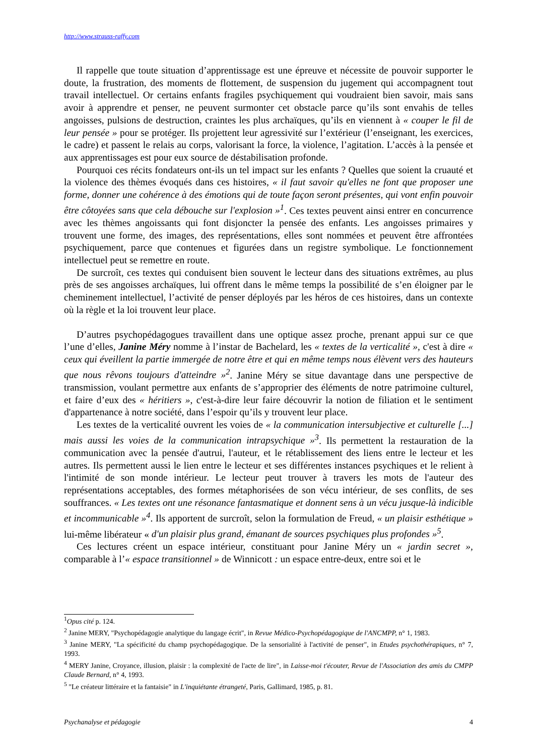http://www.strauss-raffy.com
Il rappelle que toute situation d’apprentissage est une épreuve et nécessite de pouvoir supporter le doute, la frustration, des moments de flottement, de suspension du jugement qui accompagnent tout travail intellectuel. Or certains enfants fragiles psychiquement qui voudraient bien savoir, mais sans avoir à apprendre et penser, ne peuvent surmonter cet obstacle parce qu’ils sont envahis de telles angoisses, pulsions de destruction, craintes les plus archaïques, qu’ils en viennent à « couper le fil de leur pensée » pour se protéger. Ils projettent leur agressivité sur l’extérieur (l’enseignant, les exercices, le cadre) et passent le relais au corps, valorisant la force, la violence, l’agitation. L’accès à la pensée et aux apprentissages est pour eux source de déstabilisation profonde.
Pourquoi ces récits fondateurs ont-ils un tel impact sur les enfants ? Quelles que soient la cruauté et la violence des thèmes évoqués dans ces histoires, « il faut savoir qu'elles ne font que proposer une forme, donner une cohérence à des émotions qui de toute façon seront présentes, qui vont enfin pouvoir être côtoyées sans que cela débouche sur l'explosion »<sup>1</sup>. Ces textes peuvent ainsi entrer en concurrence avec les thèmes angoissants qui font disjoncter la pensée des enfants. Les angoisses primaires y trouvent une forme, des images, des représentations, elles sont nommées et peuvent être affrontées psychiquement, parce que contenues et figurées dans un registre symbolique. Le fonctionnement intellectuel peut se remettre en route.
De surcroît, ces textes qui conduisent bien souvent le lecteur dans des situations extrêmes, au plus près de ses angoisses archaïques, lui offrent dans le même temps la possibilité de s’en éloigner par le cheminement intellectuel, l’activité de penser déployés par les héros de ces histoires, dans un contexte où la règle et la loi trouvent leur place.
D’autres psychopédagogues travaillent dans une optique assez proche, prenant appui sur ce que l’une d’elles, Janine Méry nomme à l’instar de Bachelard, les « textes de la verticalité », c'est à dire « ceux qui éveillent la partie immergée de notre être et qui en même temps nous élèvent vers des hauteurs que nous rêvons toujours d'atteindre »<sup>2</sup>. Janine Méry se situe davantage dans une perspective de transmission, voulant permettre aux enfants de s’approprier des éléments de notre patrimoine culturel, et faire d’eux des « héritiers », c'est-à-dire leur faire découvrir la notion de filiation et le sentiment d'appartenance à notre société, dans l’espoir qu’ils y trouvent leur place.
Les textes de la verticalité ouvrent les voies de « la communication intersubjective et culturelle [...] mais aussi les voies de la communication intrapsychique »<sup>3</sup>. Ils permettent la restauration de la communication avec la pensée d'autrui, l'auteur, et le rétablissement des liens entre le lecteur et les autres. Ils permettent aussi le lien entre le lecteur et ses différentes instances psychiques et le relient à l'intimité de son monde intérieur. Le lecteur peut trouver à travers les mots de l'auteur des représentations acceptables, des formes métaphorisées de son vécu intérieur, de ses conflits, de ses souffrances. « Les textes ont une résonance fantasmatique et donnent sens à un vécu jusque-là indicible et incommunicable »<sup>4</sup>. Ils apportent de surcroît, selon la formulation de Freud, « un plaisir esthétique » lui-même libérateur « d'un plaisir plus grand, émanant de sources psychiques plus profondes »<sup>5</sup>.
Ces lectures créent un espace intérieur, constituant pour Janine Méry un « jardin secret », comparable à l’« espace transitionnel » de Winnicott : un espace entre-deux, entre soi et le
<sup>1</sup> Opus cité p. 124.
<sup>2</sup> Janine MERY, "Psychopédagogie analytique du langage écrit", in Revue Médico-Psychopédagogique de l'ANCMPP, n° 1, 1983.
<sup>3</sup> Janine MERY, "La spécificité du champ psychopédagogique. De la sensorialité à l'activité de penser", in Etudes psychothérapiques, n° 7, 1993.
<sup>4</sup> MERY Janine, Croyance, illusion, plaisir : la complexité de l'acte de lire", in Laisse-moi t'écouter, Revue de l'Association des amis du CMPP Claude Bernard, n° 4, 1993.
<sup>5</sup> "Le créateur littéraire et la fantaisie" in L'inquiétante étrangeté, Paris, Gallimard, 1985, p. 81.
Psychanalyse et pédagogie 4